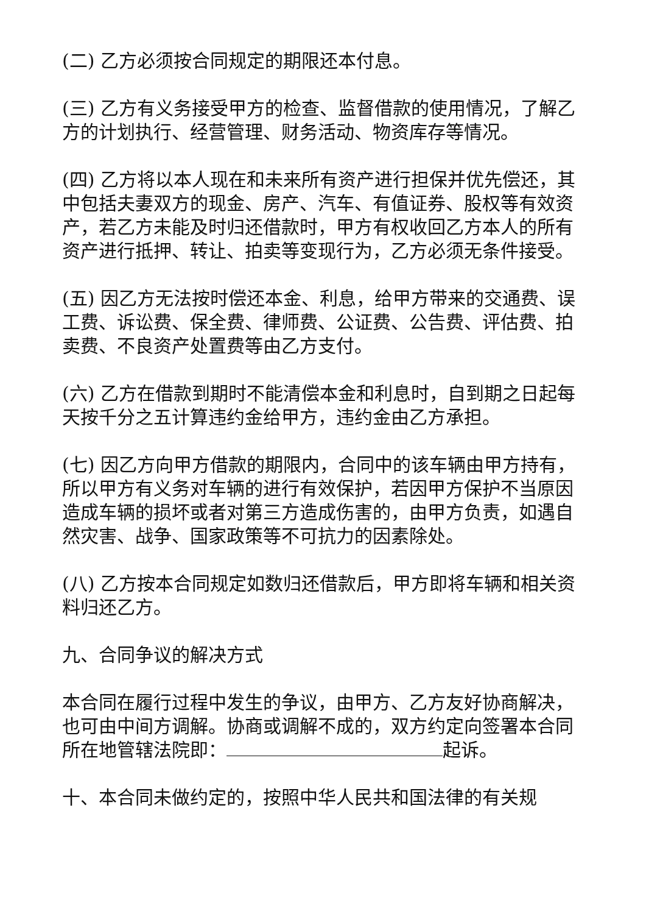(二) 乙方必须按合同规定的期限还本付息。
(三) 乙方有义务接受甲方的检查、监督借款的使用情况，了解乙方的计划执行、经营管理、财务活动、物资库存等情况。
(四) 乙方将以本人现在和未来所有资产进行担保并优先偿还，其中包括夫妻双方的现金、房产、汽车、有值证券、股权等有效资产，若乙方未能及时归还借款时，甲方有权收回乙方本人的所有资产进行抵押、转让、拍卖等变现行为，乙方必须无条件接受。
(五) 因乙方无法按时偿还本金、利息，给甲方带来的交通费、误工费、诉讼费、保全费、律师费、公证费、公告费、评估费、拍卖费、不良资产处置费等由乙方支付。
(六) 乙方在借款到期时不能清偿本金和利息时，自到期之日起每天按千分之五计算违约金给甲方，违约金由乙方承担。
(七) 因乙方向甲方借款的期限内，合同中的该车辆由甲方持有，所以甲方有义务对车辆的进行有效保护，若因甲方保护不当原因造成车辆的损坏或者对第三方造成伤害的，由甲方负责，如遇自然灾害、战争、国家政策等不可抗力的因素除处。
(八) 乙方按本合同规定如数归还借款后，甲方即将车辆和相关资料归还乙方。
九、合同争议的解决方式
本合同在履行过程中发生的争议，由甲方、乙方友好协商解决，也可由中间方调解。协商或调解不成的，双方约定向签署本合同所在地管辖法院即： 起诉。
十、本合同未做约定的，按照中华人民共和国法律的有关规